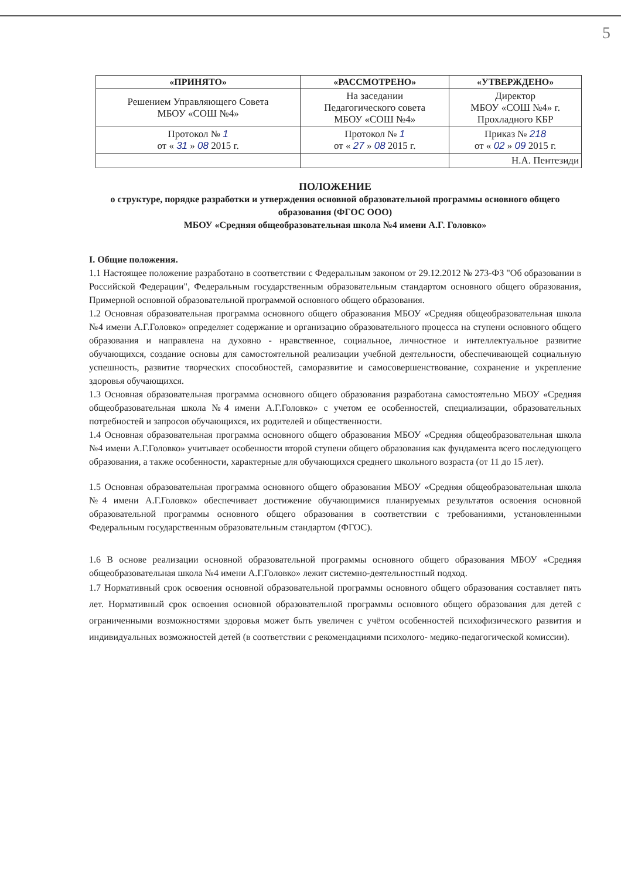5
| «ПРИНЯТО» | «РАССМОТРЕНО» | «УТВЕРЖДЕНО» |
| --- | --- | --- |
| Решением Управляющего Совета МБОУ «СОШ №4» | На заседании Педагогического совета МБОУ «СОШ №4» | Директор МБОУ «СОШ №4» г. Прохладного КБР |
| Протокол № 1 от « 31 » 08 2015 г. | Протокол № 1 от « 27 » 08 2015 г. | Приказ № 218 от « 02 » 09 2015 г. |
| | | Н.А. Пентезиди |
ПОЛОЖЕНИЕ
о структуре, порядке разработки и утверждения основной образовательной программы основного общего образования (ФГОС ООО)
МБОУ «Средняя общеобразовательная школа №4 имени А.Г. Головко»
I. Общие положения.
1.1 Настоящее положение разработано в соответствии с Федеральным законом от 29.12.2012 № 273-ФЗ "Об образовании в Российской Федерации", Федеральным государственным образовательным стандартом основного общего образования, Примерной основной образовательной программой основного общего образования.
1.2 Основная образовательная программа основного общего образования МБОУ «Средняя общеобразовательная школа №4 имени А.Г.Головко» определяет содержание и организацию образовательного процесса на ступени основного общего образования и направлена на духовно - нравственное, социальное, личностное и интеллектуальное развитие обучающихся, создание основы для самостоятельной реализации учебной деятельности, обеспечивающей социальную успешность, развитие творческих способностей, саморазвитие и самосовершенствование, сохранение и укрепление здоровья обучающихся.
1.3 Основная образовательная программа основного общего образования разработана самостоятельно МБОУ «Средняя общеобразовательная школа №4 имени А.Г.Головко» с учетом ее особенностей, специализации, образовательных потребностей и запросов обучающихся, их родителей и общественности.
1.4 Основная образовательная программа основного общего образования МБОУ «Средняя общеобразовательная школа №4 имени А.Г.Головко» учитывает особенности второй ступени общего образования как фундамента всего последующего образования, а также особенности, характерные для обучающихся среднего школьного возраста (от 11 до 15 лет).
1.5 Основная образовательная программа основного общего образования МБОУ «Средняя общеобразовательная школа №4 имени А.Г.Головко» обеспечивает достижение обучающимися планируемых результатов освоения основной образовательной программы основного общего образования в соответствии с требованиями, установленными Федеральным государственным образовательным стандартом (ФГОС).
1.6 В основе реализации основной образовательной программы основного общего образования МБОУ «Средняя общеобразовательная школа №4 имени А.Г.Головко» лежит системно-деятельностный подход.
1.7 Нормативный срок освоения основной образовательной программы основного общего образования составляет пять лет. Нормативный срок освоения основной образовательной программы основного общего образования для детей с ограниченными возможностями здоровья может быть увеличен с учётом особенностей психофизического развития и индивидуальных возможностей детей (в соответствии с рекомендациями психолого- медико-педагогической комиссии).